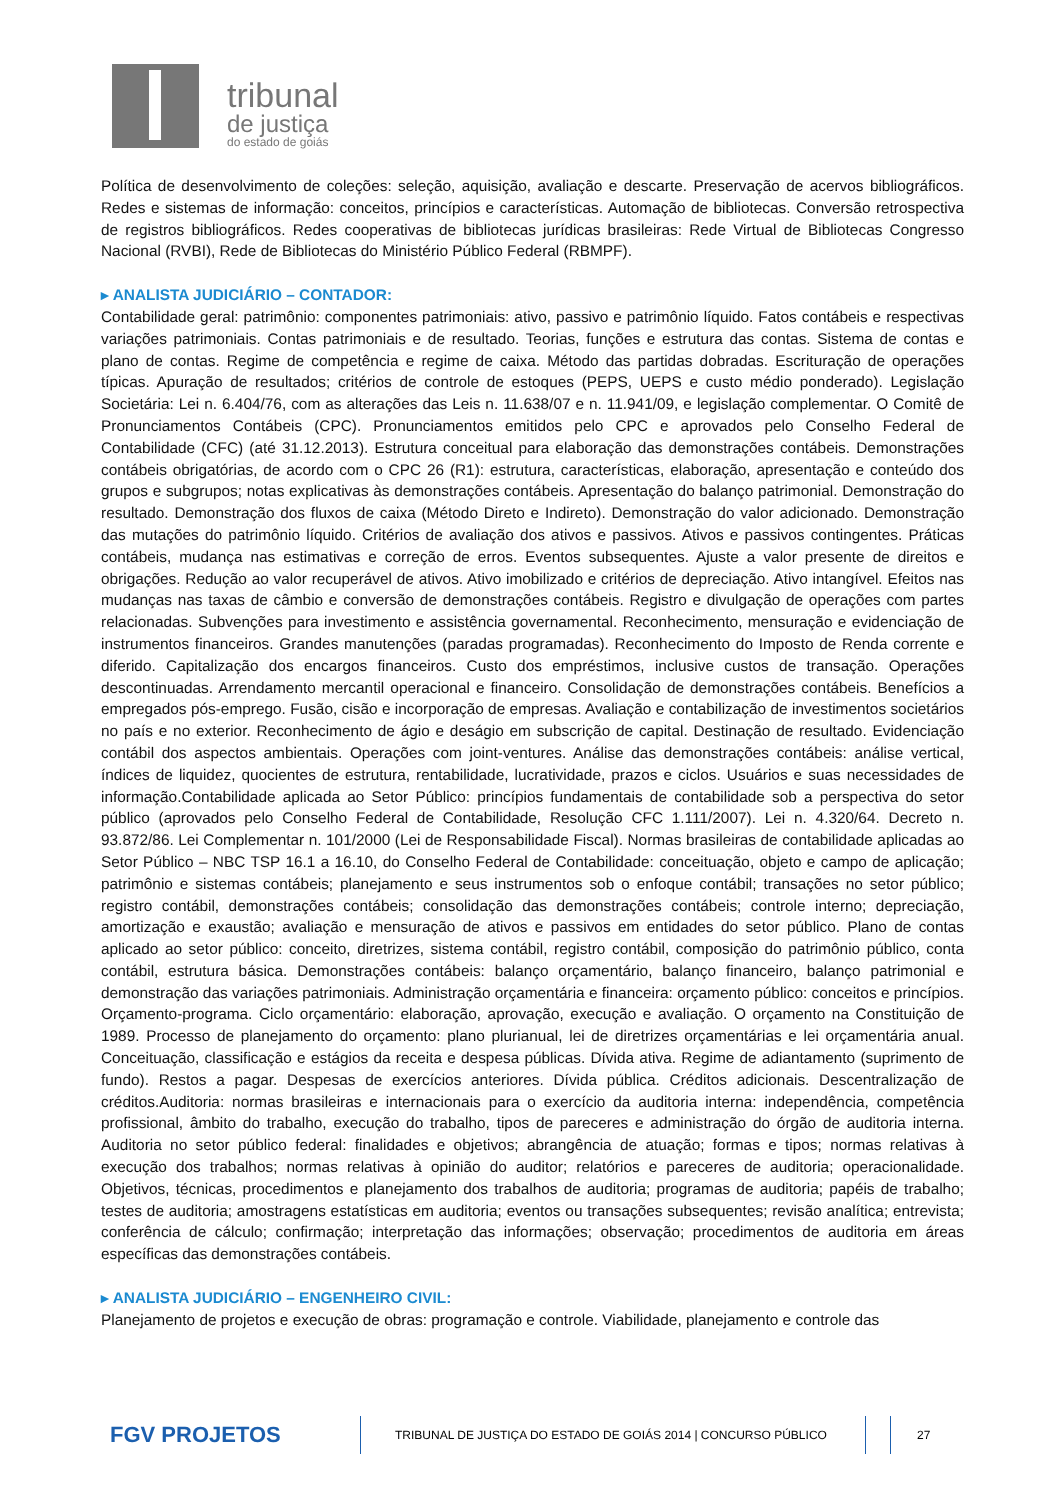tribunal
de justiça
do estado de goiás
Política de desenvolvimento de coleções: seleção, aquisição, avaliação e descarte. Preservação de acervos bibliográficos. Redes e sistemas de informação: conceitos, princípios e características. Automação de bibliotecas. Conversão retrospectiva de registros bibliográficos. Redes cooperativas de bibliotecas jurídicas brasileiras: Rede Virtual de Bibliotecas Congresso Nacional (RVBI), Rede de Bibliotecas do Ministério Público Federal (RBMPF).
▸ ANALISTA JUDICIÁRIO – CONTADOR:
Contabilidade geral: patrimônio: componentes patrimoniais: ativo, passivo e patrimônio líquido. Fatos contábeis e respectivas variações patrimoniais. Contas patrimoniais e de resultado. Teorias, funções e estrutura das contas. Sistema de contas e plano de contas. Regime de competência e regime de caixa. Método das partidas dobradas. Escrituração de operações típicas. Apuração de resultados; critérios de controle de estoques (PEPS, UEPS e custo médio ponderado). Legislação Societária: Lei n. 6.404/76, com as alterações das Leis n. 11.638/07 e n. 11.941/09, e legislação complementar. O Comitê de Pronunciamentos Contábeis (CPC). Pronunciamentos emitidos pelo CPC e aprovados pelo Conselho Federal de Contabilidade (CFC) (até 31.12.2013). Estrutura conceitual para elaboração das demonstrações contábeis. Demonstrações contábeis obrigatórias, de acordo com o CPC 26 (R1): estrutura, características, elaboração, apresentação e conteúdo dos grupos e subgrupos; notas explicativas às demonstrações contábeis. Apresentação do balanço patrimonial. Demonstração do resultado. Demonstração dos fluxos de caixa (Método Direto e Indireto). Demonstração do valor adicionado. Demonstração das mutações do patrimônio líquido. Critérios de avaliação dos ativos e passivos. Ativos e passivos contingentes. Práticas contábeis, mudança nas estimativas e correção de erros. Eventos subsequentes. Ajuste a valor presente de direitos e obrigações. Redução ao valor recuperável de ativos. Ativo imobilizado e critérios de depreciação. Ativo intangível. Efeitos nas mudanças nas taxas de câmbio e conversão de demonstrações contábeis. Registro e divulgação de operações com partes relacionadas. Subvenções para investimento e assistência governamental. Reconhecimento, mensuração e evidenciação de instrumentos financeiros. Grandes manutenções (paradas programadas). Reconhecimento do Imposto de Renda corrente e diferido. Capitalização dos encargos financeiros. Custo dos empréstimos, inclusive custos de transação. Operações descontinuadas. Arrendamento mercantil operacional e financeiro. Consolidação de demonstrações contábeis. Benefícios a empregados pós-emprego. Fusão, cisão e incorporação de empresas. Avaliação e contabilização de investimentos societários no país e no exterior. Reconhecimento de ágio e deságio em subscrição de capital. Destinação de resultado. Evidenciação contábil dos aspectos ambientais. Operações com joint-ventures. Análise das demonstrações contábeis: análise vertical, índices de liquidez, quocientes de estrutura, rentabilidade, lucratividade, prazos e ciclos. Usuários e suas necessidades de informação.Contabilidade aplicada ao Setor Público: princípios fundamentais de contabilidade sob a perspectiva do setor público (aprovados pelo Conselho Federal de Contabilidade, Resolução CFC 1.111/2007). Lei n. 4.320/64. Decreto n. 93.872/86. Lei Complementar n. 101/2000 (Lei de Responsabilidade Fiscal). Normas brasileiras de contabilidade aplicadas ao Setor Público – NBC TSP 16.1 a 16.10, do Conselho Federal de Contabilidade: conceituação, objeto e campo de aplicação; patrimônio e sistemas contábeis; planejamento e seus instrumentos sob o enfoque contábil; transações no setor público; registro contábil, demonstrações contábeis; consolidação das demonstrações contábeis; controle interno; depreciação, amortização e exaustão; avaliação e mensuração de ativos e passivos em entidades do setor público. Plano de contas aplicado ao setor público: conceito, diretrizes, sistema contábil, registro contábil, composição do patrimônio público, conta contábil, estrutura básica. Demonstrações contábeis: balanço orçamentário, balanço financeiro, balanço patrimonial e demonstração das variações patrimoniais. Administração orçamentária e financeira: orçamento público: conceitos e princípios. Orçamento-programa. Ciclo orçamentário: elaboração, aprovação, execução e avaliação. O orçamento na Constituição de 1989. Processo de planejamento do orçamento: plano plurianual, lei de diretrizes orçamentárias e lei orçamentária anual. Conceituação, classificação e estágios da receita e despesa públicas. Dívida ativa. Regime de adiantamento (suprimento de fundo). Restos a pagar. Despesas de exercícios anteriores. Dívida pública. Créditos adicionais. Descentralização de créditos.Auditoria: normas brasileiras e internacionais para o exercício da auditoria interna: independência, competência profissional, âmbito do trabalho, execução do trabalho, tipos de pareceres e administração do órgão de auditoria interna. Auditoria no setor público federal: finalidades e objetivos; abrangência de atuação; formas e tipos; normas relativas à execução dos trabalhos; normas relativas à opinião do auditor; relatórios e pareceres de auditoria; operacionalidade. Objetivos, técnicas, procedimentos e planejamento dos trabalhos de auditoria; programas de auditoria; papéis de trabalho; testes de auditoria; amostragens estatísticas em auditoria; eventos ou transações subsequentes; revisão analítica; entrevista; conferência de cálculo; confirmação; interpretação das informações; observação; procedimentos de auditoria em áreas específicas das demonstrações contábeis.
▸ ANALISTA JUDICIÁRIO – ENGENHEIRO CIVIL:
Planejamento de projetos e execução de obras: programação e controle. Viabilidade, planejamento e controle das
FGV PROJETOS
TRIBUNAL DE JUSTIÇA DO ESTADO DE GOIÁS 2014 | CONCURSO PÚBLICO 27